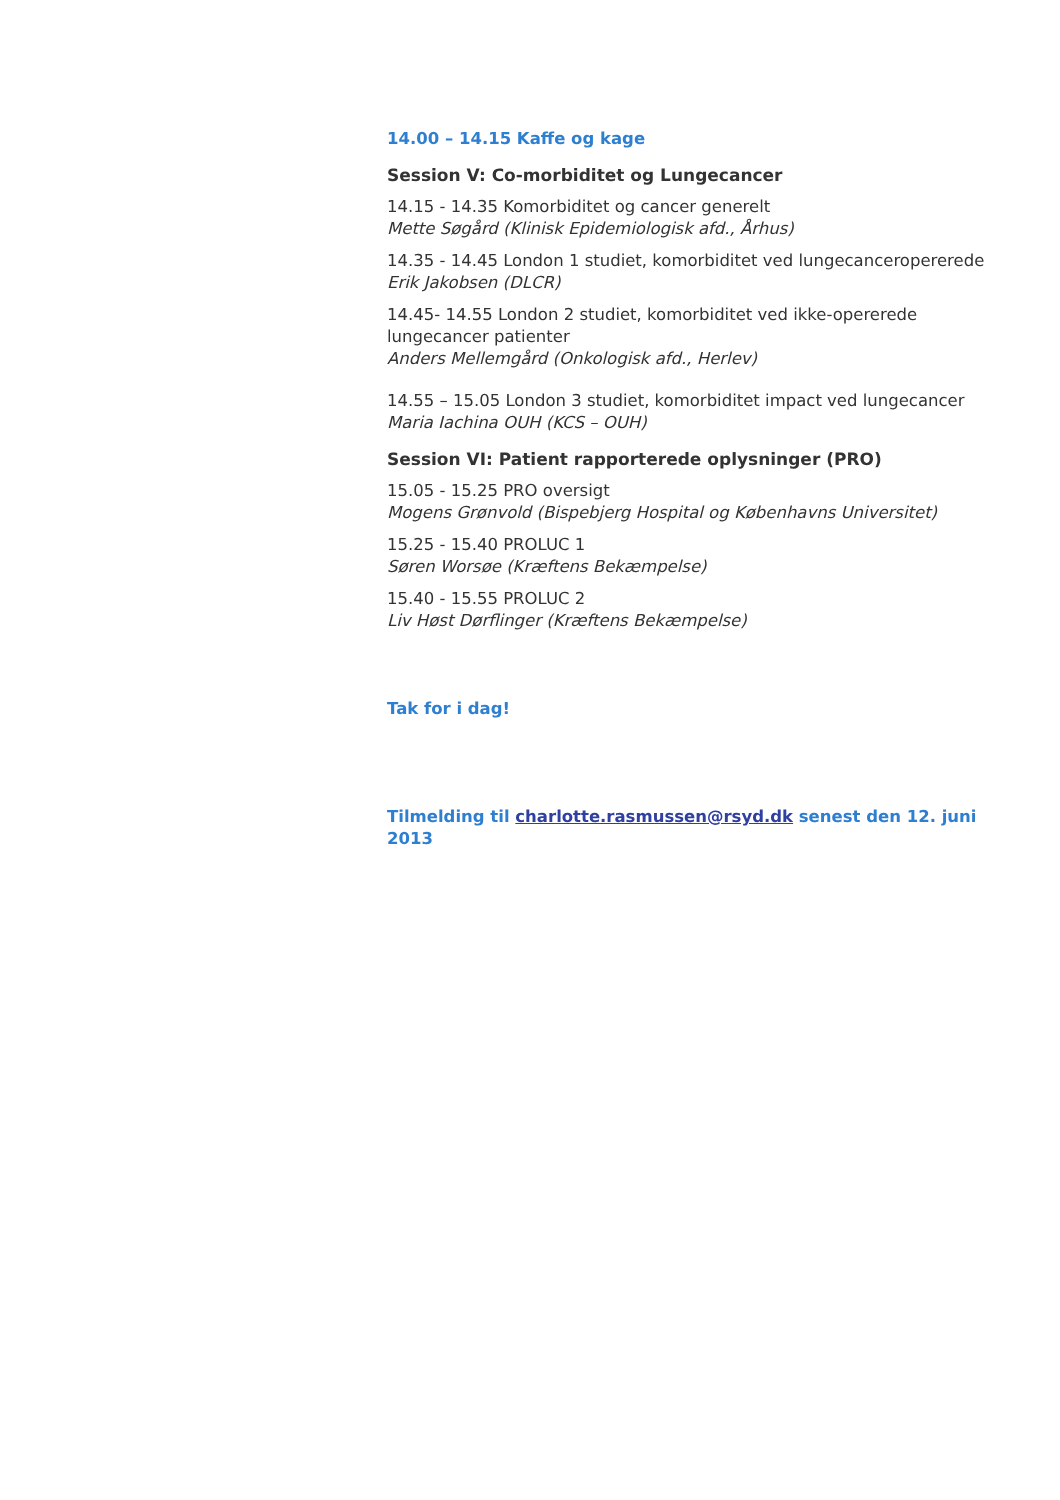14.00 – 14.15 Kaffe og kage
Session V: Co-morbiditet og Lungecancer
14.15 - 14.35 Komorbiditet og cancer generelt
Mette Søgård (Klinisk Epidemiologisk afd., Århus)
14.35 - 14.45 London 1 studiet, komorbiditet ved lungecanceropererede
Erik Jakobsen (DLCR)
14.45- 14.55 London 2 studiet, komorbiditet ved ikke-opererede lungecancer patienter
Anders Mellemgård (Onkologisk afd., Herlev)
14.55 – 15.05 London 3 studiet, komorbiditet impact ved lungecancer
Maria Iachina OUH (KCS – OUH)
Session VI: Patient rapporterede oplysninger (PRO)
15.05 - 15.25 PRO oversigt
Mogens Grønvold (Bispebjerg Hospital og Københavns Universitet)
15.25 - 15.40 PROLUC 1
Søren Worsøe (Kræftens Bekæmpelse)
15.40 - 15.55 PROLUC 2
Liv Høst Dørflinger (Kræftens Bekæmpelse)
Tak for i dag!
Tilmelding til charlotte.rasmussen@rsyd.dk senest den 12. juni 2013